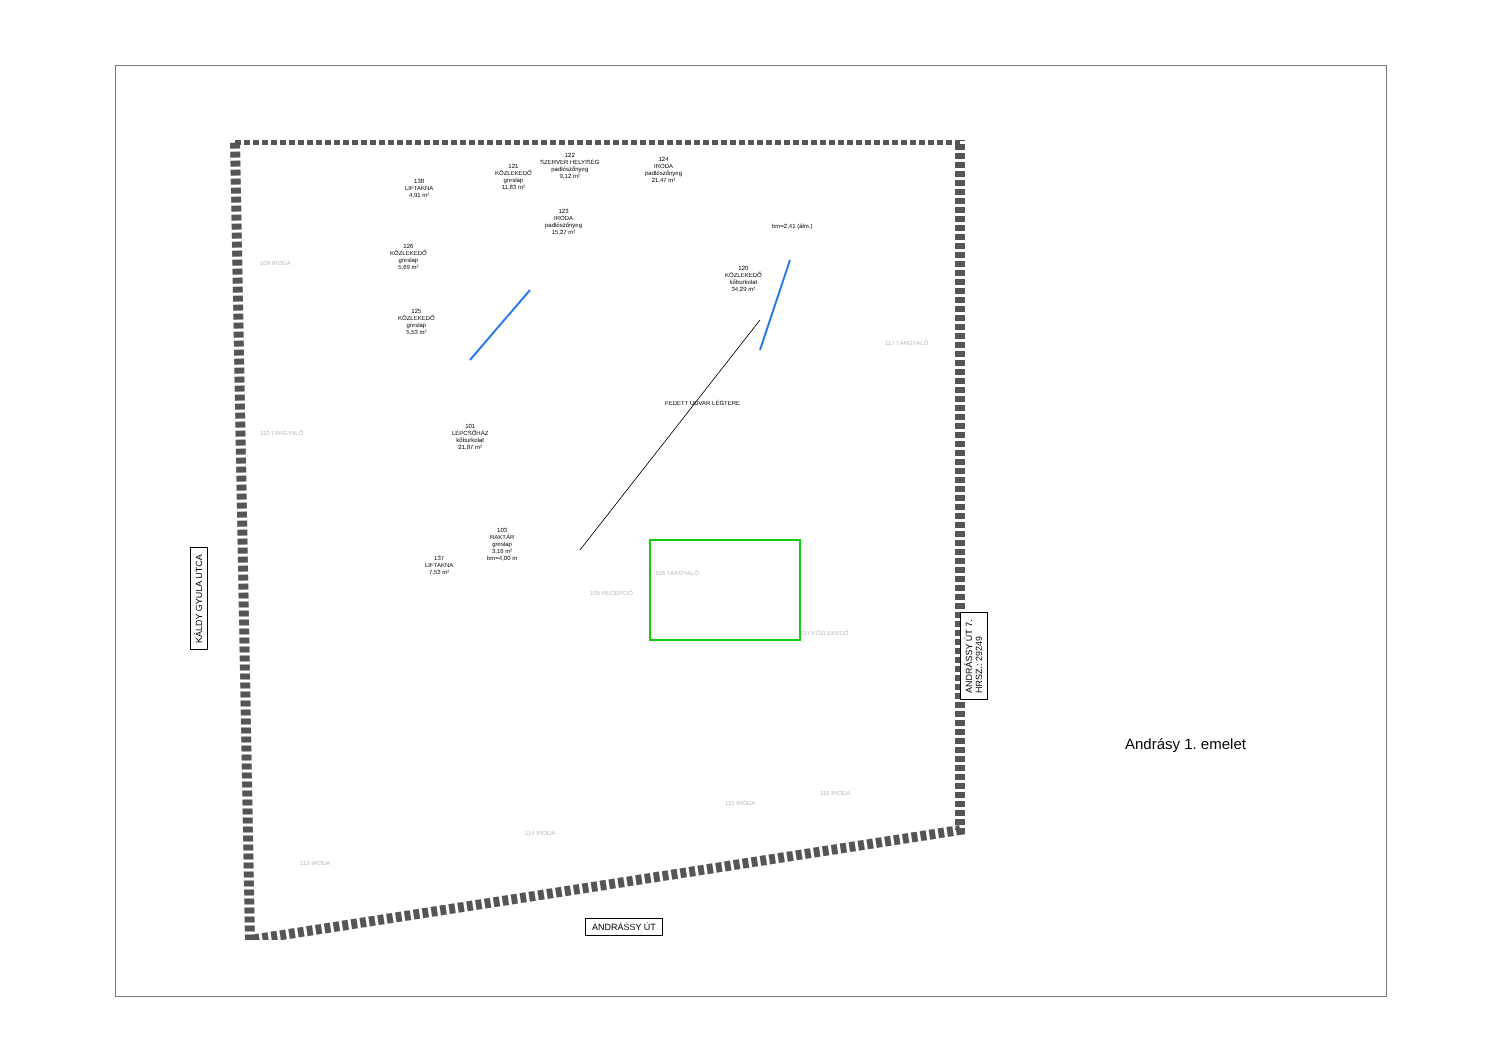138
LIFTAKNA
4,91 m²
121
KÖZLEKEDŐ
greslap
11,83 m²
122
SZERVER HELYISÉG
padlószőnyeg
9,12 m²
124
IRODA
padlószőnyeg
21,47 m²
123
IRODA
padlószőnyeg
15,27 m²
126
KÖZLEKEDŐ
greslap
5,69 m²
125
KÖZLEKEDŐ
greslap
5,53 m²
120
KÖZLEKEDŐ
kőburkolat
34,29 m²
bm=2,41 (álm.)
101
LÉPCSŐHÁZ
kőburkolat
21,87 m²
103
RAKTÁR
greslap
3,16 m²
bm=4,00 m
137
LIFTAKNA
7,53 m²
FEDETT UDVAR LÉGTERE
109 IRODA
110 TÁRGYALÓ
105 RECEPCIÓ
106 TÁRGYALÓ
107 KÖZLEKEDŐ
117 TÁRGYALÓ
113 IRODA
114 IRODA
115 IRODA
116 IRODA
KÁLDY GYULA UTCA
ANDRÁSSY ÚT
ANDRÁSSY ÚT 7.
HRSZ.: 29249
Andrásy 1. emelet